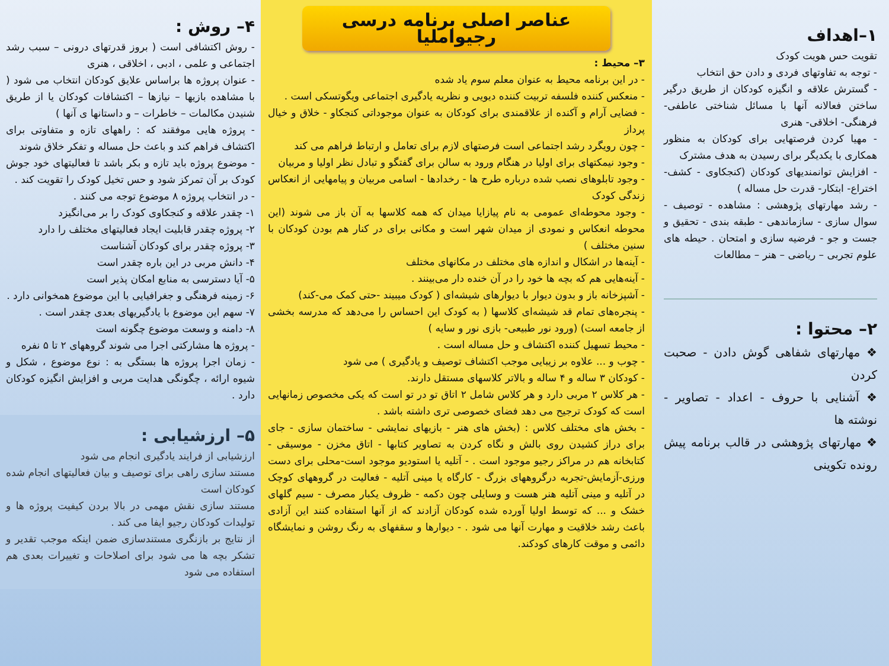۱–اهداف
تقویت حس هویت کودک
- توجه به تفاوتهای فردی و دادن حق انتخاب
- گسترش علاقه و انگیزه کودکان از طریق درگیر ساختن فعالانه آنها با مسائل شناختی عاطفی- فرهنگی- اخلاقی- هنری
- مهیا کردن فرصتهایی برای کودکان به منظور همکاری با یکدیگر برای رسیدن به هدف مشترک
- افزایش توانمندیهای کودکان (کنجکاوی - کشف- اختراع- ابتکار- قدرت حل مساله )
- رشد مهارتهای پژوهشی : مشاهده - توصیف - سوال سازی - سازماندهی - طبقه بندی - تحقیق و جست و جو - فرضیه سازی و امتحان . حیطه های علوم تجربی – ریاضی – هنر – مطالعات
۲– محتوا :
❖ مهارتهای شفاهی گوش دادن - صحبت کردن
❖ آشنایی با حروف - اعداد - تصاویر - نوشته ها
❖ مهارتهای پژوهشی در قالب برنامه پیش رونده تکوینی
عناصر اصلی برنامه درسی رجیواملیا
۳– محیط :
- در این برنامه محیط به عنوان معلم سوم یاد شده
- منعکس کننده فلسفه تربیت کننده دیویی و نظریه یادگیری اجتماعی ویگوتسکی است .
- فضایی آرام و آکنده از علاقمندی برای کودکان به عنوان موجوداتی کنجکاو - خلاق و خیال پرداز
- چون رویگرد رشد اجتماعی است فرصتهای لازم برای تعامل و ارتباط فراهم می کند
- وجود نیمکتهای برای اولیا در هنگام ورود به سالن برای گفتگو و تبادل نظر اولیا و مربیان
- وجود تابلوهای نصب شده درباره طرح ها - رخدادها - اسامی مربیان و پیامهایی از انعکاس زندگی کودک
- وجود محوطه‌ای عمومی به نام پیازایا میدان که همه کلاسها به آن باز می شوند (این محوطه انعکاس و نمودی از میدان شهر است و مکانی برای در کنار هم بودن کودکان با سنین مختلف )
- آینه‌ها در اشکال و اندازه های مختلف در مکانهای مختلف
- آینه‌هایی هم که بچه ها خود را در آن خنده دار می‌بینند .
- آشپزخانه باز و بدون دیوار با دیوارهای شیشه‌ای ( کودک میبیند -حتی کمک می-کند)
- پنجره‌های تمام قد شیشه‌ای کلاسها ( به کودک این احساس را می‌دهد که مدرسه بخشی از جامعه است) (ورود نور طبیعی- بازی نور و سایه )
- محیط تسهیل کننده اکتشاف و حل مساله است .
- چوب و ... علاوه بر زیبایی موجب اکتشاف توصیف و یادگیری ) می شود
- کودکان ۳ ساله و ۴ ساله و بالاتر کلاسهای مستقل دارند.
- هر کلاس ۲ مربی دارد و هر کلاس شامل ۲ اتاق تو در تو است که یکی مخصوص زمانهایی است که کودک ترجیح می دهد فضای خصوصی تری داشته باشد .
- بخش های مختلف کلاس : (بخش های هنر - بازیهای نمایشی - ساختمان سازی - جای برای دراز کشیدن روی بالش و نگاه کردن به تصاویر کتابها - اتاق مخزن - موسیقی - کتابخانه هم در مراکز رجیو موجود است . - آتلیه یا استودیو موجود است-محلی برای دست ورزی-آزمایش-تجربه درگروههای بزرگ - کارگاه یا مینی آتلیه - فعالیت در گروههای کوچک در آتلیه و مینی آتلیه هنر هست و وسایلی چون دکمه - ظروف یکبار مصرف - سیم گلهای خشک و ... که توسط اولیا آورده شده کودکان آزادند که از آنها استفاده کنند این آزادی باعث رشد خلاقیت و مهارت آنها می شود . - دیوارها و سقفهای به رنگ روشن و نمایشگاه دائمی و موقت کارهای کودکند.
۴– روش :
- روش اکتشافی است ( بروز قدرتهای درونی – سبب رشد اجتماعی و علمی ، ادبی ، اخلاقی ، هنری
- عنوان پروژه ها براساس علایق کودکان انتخاب می شود ( با مشاهده بازیها – نیازها – اکتشافات کودکان یا از طریق شنیدن مکالمات – خاطرات – و داستانها ی آنها )
- پروژه هایی موفقند که : راههای تازه و متفاوتی برای اکتشاف فراهم کند و باعث حل مساله و تفکر خلاق شوند
- موضوع پروژه باید تازه و بکر باشد تا فعالیتهای خود جوش کودک بر آن تمرکز شود و حس تخیل کودک را تقویت کند .
- در انتخاب پروژه ۸ موضوع توجه می کنند .
۱- چقدر علاقه و کنجکاوی کودک را بر می‌انگیزد
۲- پروژه چقدر قابلیت ایجاد فعالیتهای مختلف را دارد
۳- پروژه چقدر برای کودکان آشناست
۴- دانش مربی در این باره چقدر است
۵- آیا دسترسی به منابع امکان پذیر است
۶- زمینه فرهنگی و جغرافیایی با این موضوع همخوانی دارد .
۷- سهم این موضوع با یادگیریهای بعدی چقدر است .
۸- دامنه و وسعت موضوع چگونه است
- پروژه ها مشارکتی اجرا می شوند گروههای ۲ تا ۵ نفره
- زمان اجرا پروژه ها بستگی به : نوع موضوع ، شکل و شیوه ارائه ، چگونگی هدایت مربی و افزایش انگیزه کودکان دارد .
۵– ارزشیابی :
ارزشیابی از فرایند یادگیری انجام می شود
مستند سازی راهی برای توصیف و بیان فعالیتهای انجام شده کودکان است
مستند سازی نقش مهمی در بالا بردن کیفیت پروژه ها و تولیدات کودکان رجیو ایفا می کند .
از نتایج بر بازنگری مستندسازی ضمن اینکه موجب تقدیر و تشکر بچه ها می شود برای اصلاحات و تغییرات بعدی هم استفاده می شود